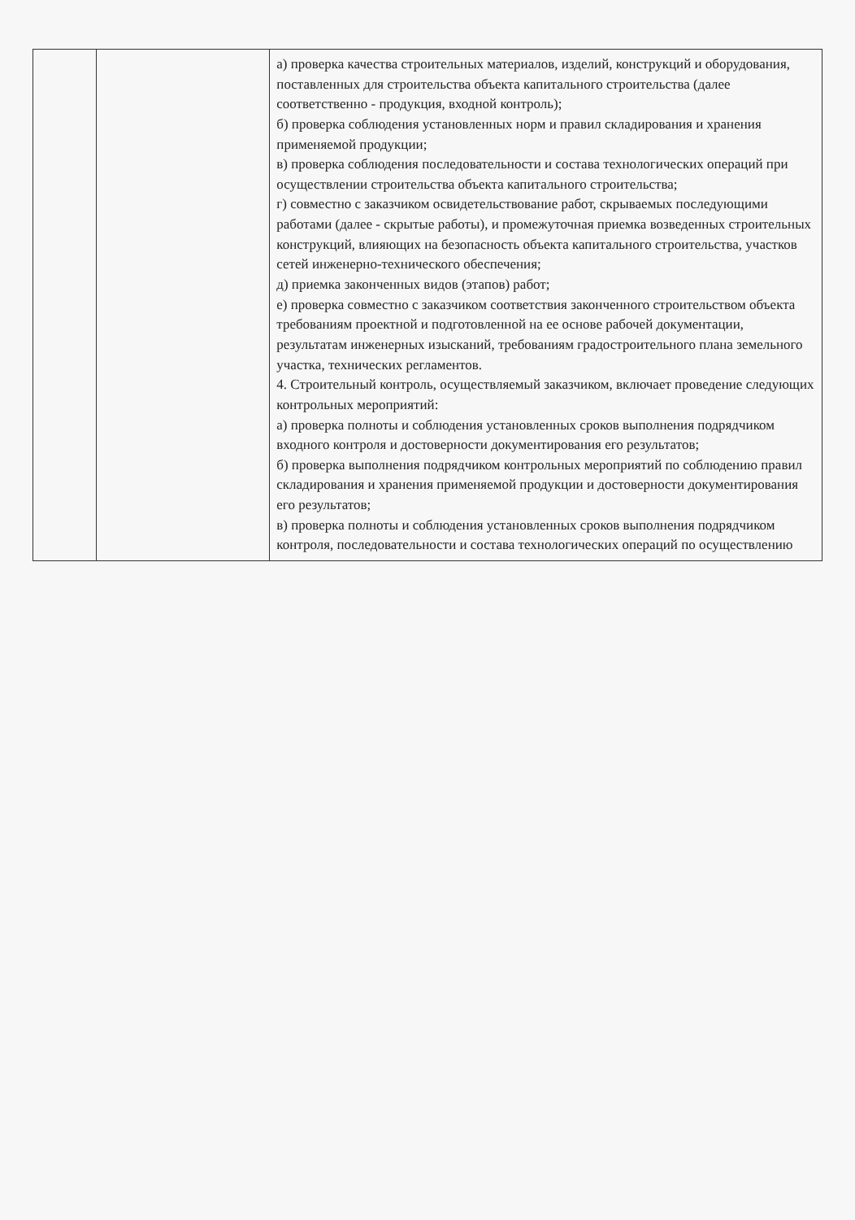| | | а) проверка качества строительных материалов, изделий, конструкций и оборудования, поставленных для строительства объекта капитального строительства (далее соответственно - продукция, входной контроль); б) проверка соблюдения установленных норм и правил складирования и хранения применяемой продукции; в) проверка соблюдения последовательности и состава технологических операций при осуществлении строительства объекта капитального строительства; г) совместно с заказчиком освидетельствование работ, скрываемых последующими работами (далее - скрытые работы), и промежуточная приемка возведенных строительных конструкций, влияющих на безопасность объекта капитального строительства, участков сетей инженерно-технического обеспечения; д) приемка законченных видов (этапов) работ; е) проверка совместно с заказчиком соответствия законченного строительством объекта требованиям проектной и подготовленной на ее основе рабочей документации, результатам инженерных изысканий, требованиям градостроительного плана земельного участка, технических регламентов. 4. Строительный контроль, осуществляемый заказчиком, включает проведение следующих контрольных мероприятий: а) проверка полноты и соблюдения установленных сроков выполнения подрядчиком входного контроля и достоверности документирования его результатов; б) проверка выполнения подрядчиком контрольных мероприятий по соблюдению правил складирования и хранения применяемой продукции и достоверности документирования его результатов; в) проверка полноты и соблюдения установленных сроков выполнения подрядчиком контроля, последовательности и состава технологических операций по осуществлению |